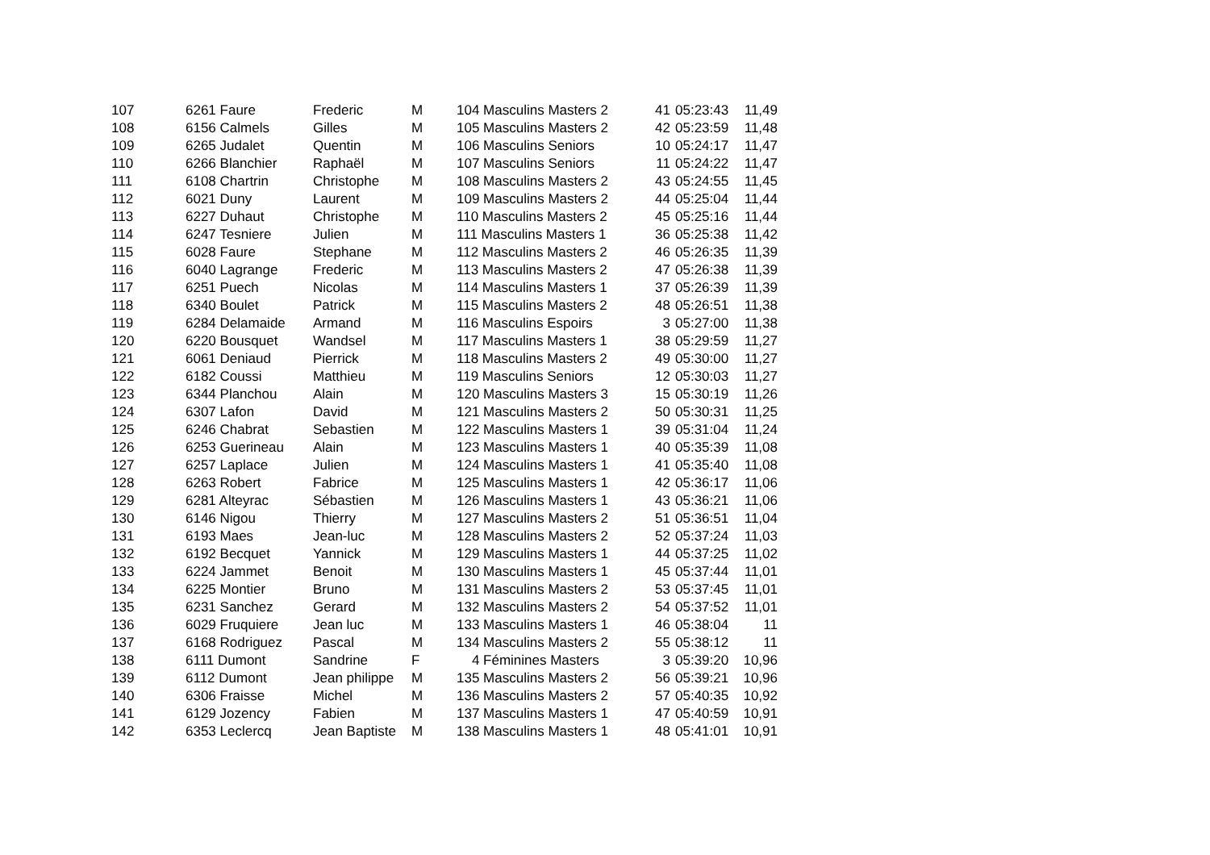| 107 | 6261 Faure | Frederic | M | 104 Masculins Masters 2 | 41 | 05:23:43 | 11,49 |
| 108 | 6156 Calmels | Gilles | M | 105 Masculins Masters 2 | 42 | 05:23:59 | 11,48 |
| 109 | 6265 Judalet | Quentin | M | 106 Masculins Seniors | 10 | 05:24:17 | 11,47 |
| 110 | 6266 Blanchier | Raphaël | M | 107 Masculins Seniors | 11 | 05:24:22 | 11,47 |
| 111 | 6108 Chartrin | Christophe | M | 108 Masculins Masters 2 | 43 | 05:24:55 | 11,45 |
| 112 | 6021 Duny | Laurent | M | 109 Masculins Masters 2 | 44 | 05:25:04 | 11,44 |
| 113 | 6227 Duhaut | Christophe | M | 110 Masculins Masters 2 | 45 | 05:25:16 | 11,44 |
| 114 | 6247 Tesniere | Julien | M | 111 Masculins Masters 1 | 36 | 05:25:38 | 11,42 |
| 115 | 6028 Faure | Stephane | M | 112 Masculins Masters 2 | 46 | 05:26:35 | 11,39 |
| 116 | 6040 Lagrange | Frederic | M | 113 Masculins Masters 2 | 47 | 05:26:38 | 11,39 |
| 117 | 6251 Puech | Nicolas | M | 114 Masculins Masters 1 | 37 | 05:26:39 | 11,39 |
| 118 | 6340 Boulet | Patrick | M | 115 Masculins Masters 2 | 48 | 05:26:51 | 11,38 |
| 119 | 6284 Delamaide | Armand | M | 116 Masculins Espoirs | 3 | 05:27:00 | 11,38 |
| 120 | 6220 Bousquet | Wandsel | M | 117 Masculins Masters 1 | 38 | 05:29:59 | 11,27 |
| 121 | 6061 Deniaud | Pierrick | M | 118 Masculins Masters 2 | 49 | 05:30:00 | 11,27 |
| 122 | 6182 Coussi | Matthieu | M | 119 Masculins Seniors | 12 | 05:30:03 | 11,27 |
| 123 | 6344 Planchou | Alain | M | 120 Masculins Masters 3 | 15 | 05:30:19 | 11,26 |
| 124 | 6307 Lafon | David | M | 121 Masculins Masters 2 | 50 | 05:30:31 | 11,25 |
| 125 | 6246 Chabrat | Sebastien | M | 122 Masculins Masters 1 | 39 | 05:31:04 | 11,24 |
| 126 | 6253 Guerineau | Alain | M | 123 Masculins Masters 1 | 40 | 05:35:39 | 11,08 |
| 127 | 6257 Laplace | Julien | M | 124 Masculins Masters 1 | 41 | 05:35:40 | 11,08 |
| 128 | 6263 Robert | Fabrice | M | 125 Masculins Masters 1 | 42 | 05:36:17 | 11,06 |
| 129 | 6281 Alteyrac | Sébastien | M | 126 Masculins Masters 1 | 43 | 05:36:21 | 11,06 |
| 130 | 6146 Nigou | Thierry | M | 127 Masculins Masters 2 | 51 | 05:36:51 | 11,04 |
| 131 | 6193 Maes | Jean-luc | M | 128 Masculins Masters 2 | 52 | 05:37:24 | 11,03 |
| 132 | 6192 Becquet | Yannick | M | 129 Masculins Masters 1 | 44 | 05:37:25 | 11,02 |
| 133 | 6224 Jammet | Benoit | M | 130 Masculins Masters 1 | 45 | 05:37:44 | 11,01 |
| 134 | 6225 Montier | Bruno | M | 131 Masculins Masters 2 | 53 | 05:37:45 | 11,01 |
| 135 | 6231 Sanchez | Gerard | M | 132 Masculins Masters 2 | 54 | 05:37:52 | 11,01 |
| 136 | 6029 Fruquiere | Jean luc | M | 133 Masculins Masters 1 | 46 | 05:38:04 | 11 |
| 137 | 6168 Rodriguez | Pascal | M | 134 Masculins Masters 2 | 55 | 05:38:12 | 11 |
| 138 | 6111 Dumont | Sandrine | F | 4 Féminines Masters | 3 | 05:39:20 | 10,96 |
| 139 | 6112 Dumont | Jean philippe | M | 135 Masculins Masters 2 | 56 | 05:39:21 | 10,96 |
| 140 | 6306 Fraisse | Michel | M | 136 Masculins Masters 2 | 57 | 05:40:35 | 10,92 |
| 141 | 6129 Jozency | Fabien | M | 137 Masculins Masters 1 | 47 | 05:40:59 | 10,91 |
| 142 | 6353 Leclercq | Jean Baptiste | M | 138 Masculins Masters 1 | 48 | 05:41:01 | 10,91 |